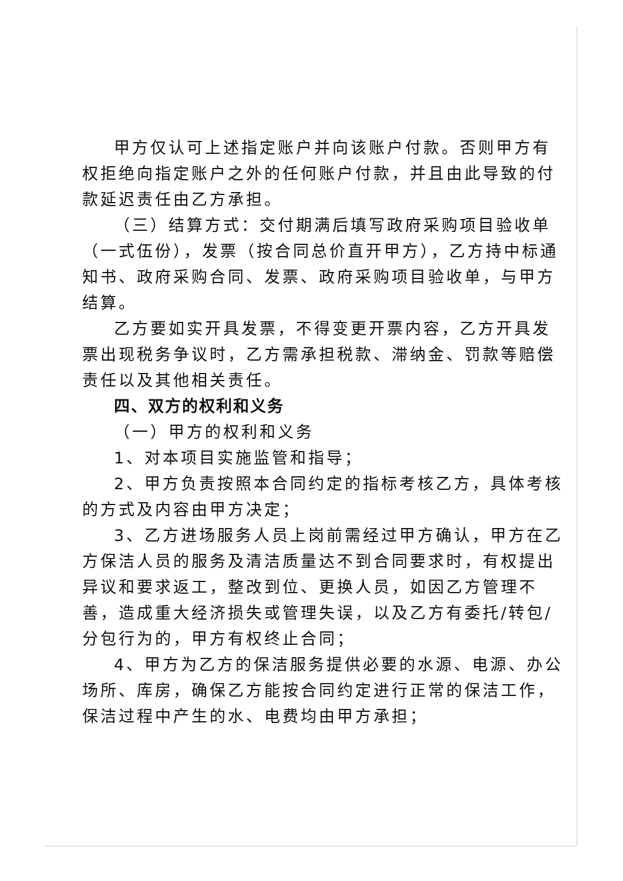甲方仅认可上述指定账户并向该账户付款。否则甲方有权拒绝向指定账户之外的任何账户付款，并且由此导致的付款延迟责任由乙方承担。
（三）结算方式：交付期满后填写政府采购项目验收单（一式伍份），发票（按合同总价直开甲方），乙方持中标通知书、政府采购合同、发票、政府采购项目验收单，与甲方结算。
乙方要如实开具发票，不得变更开票内容，乙方开具发票出现税务争议时，乙方需承担税款、滞纳金、罚款等赔偿责任以及其他相关责任。
四、双方的权利和义务
（一）甲方的权利和义务
1、对本项目实施监管和指导；
2、甲方负责按照本合同约定的指标考核乙方，具体考核的方式及内容由甲方决定；
3、乙方进场服务人员上岗前需经过甲方确认，甲方在乙方保洁人员的服务及清洁质量达不到合同要求时，有权提出异议和要求返工，整改到位、更换人员，如因乙方管理不善，造成重大经济损失或管理失误，以及乙方有委托/转包/分包行为的，甲方有权终止合同；
4、甲方为乙方的保洁服务提供必要的水源、电源、办公场所、库房，确保乙方能按合同约定进行正常的保洁工作，保洁过程中产生的水、电费均由甲方承担；